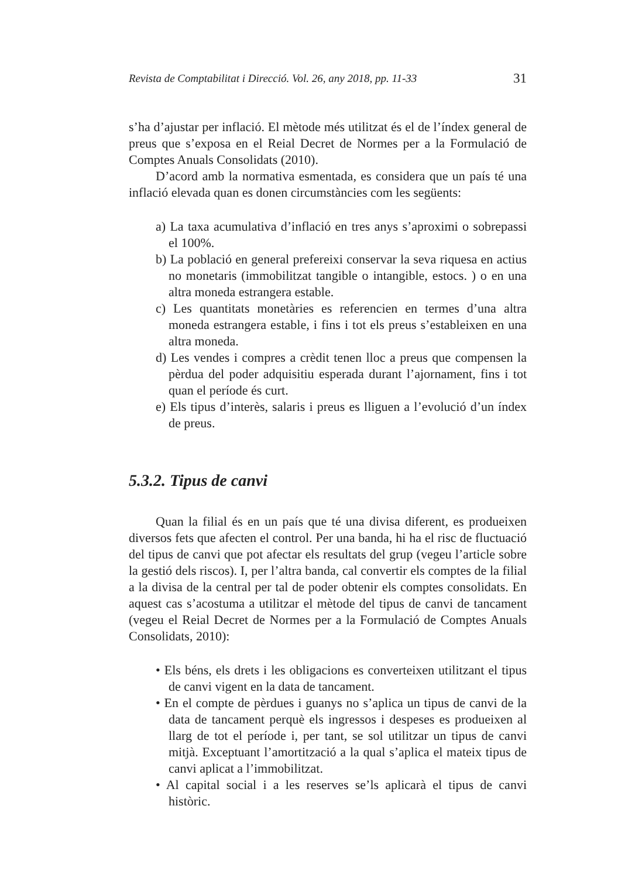Revista de Comptabilitat i Direcció. Vol. 26, any 2018, pp. 11-33 31
s’ha d’ajustar per inflació. El mètode més utilitzat és el de l’índex general de preus que s’exposa en el Reial Decret de Normes per a la Formulació de Comptes Anuals Consolidats (2010).
D’acord amb la normativa esmentada, es considera que un país té una inflació elevada quan es donen circumstàncies com les següents:
a) La taxa acumulativa d’inflació en tres anys s’aproximi o sobrepassi el 100%.
b) La població en general prefereixi conservar la seva riquesa en actius no monetaris (immobilitzat tangible o intangible, estocs. ) o en una altra moneda estrangera estable.
c) Les quantitats monetàries es referencien en termes d’una altra moneda estrangera estable, i fins i tot els preus s’estableixen en una altra moneda.
d) Les vendes i compres a crèdit tenen lloc a preus que compensen la pèrdua del poder adquisitiu esperada durant l’ajornament, fins i tot quan el període és curt.
e) Els tipus d’interès, salaris i preus es lliguen a l’evolució d’un índex de preus.
5.3.2. Tipus de canvi
Quan la filial és en un país que té una divisa diferent, es produeixen diversos fets que afecten el control. Per una banda, hi ha el risc de fluctuació del tipus de canvi que pot afectar els resultats del grup (vegeu l’article sobre la gestió dels riscos). I, per l’altra banda, cal convertir els comptes de la filial a la divisa de la central per tal de poder obtenir els comptes consolidats. En aquest cas s’acostuma a utilitzar el mètode del tipus de canvi de tancament (vegeu el Reial Decret de Normes per a la Formulació de Comptes Anuals Consolidats, 2010):
• Els béns, els drets i les obligacions es converteixen utilitzant el tipus de canvi vigent en la data de tancament.
• En el compte de pèrdues i guanys no s’aplica un tipus de canvi de la data de tancament perquè els ingressos i despeses es produeixen al llarg de tot el període i, per tant, se sol utilitzar un tipus de canvi mitjà. Exceptuant l’amortització a la qual s’aplica el mateix tipus de canvi aplicat a l’immobilitzat.
• Al capital social i a les reserves se’ls aplicarà el tipus de canvi històric.